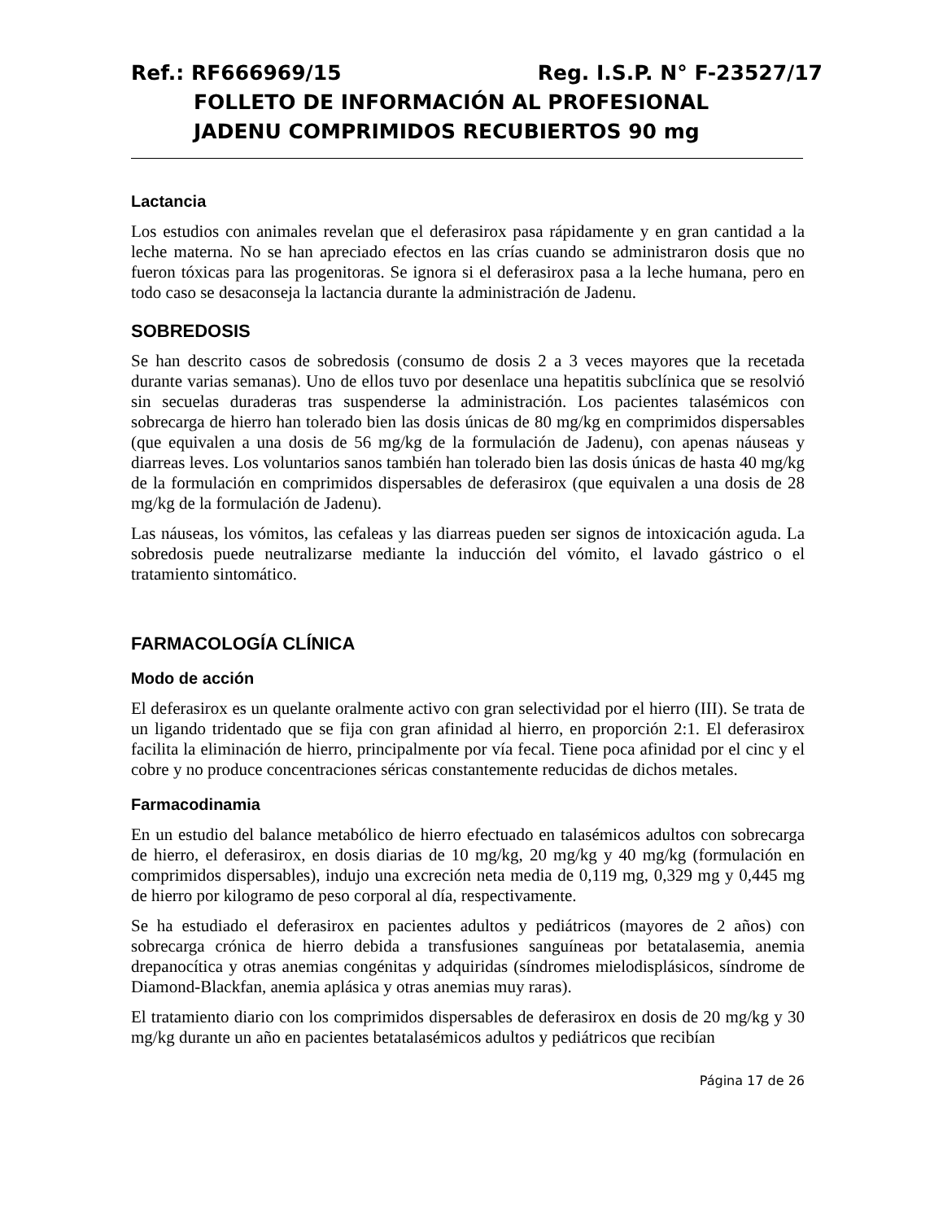Ref.: RF666969/15 Reg. I.S.P. N° F-23527/17
FOLLETO DE INFORMACIÓN AL PROFESIONAL
JADENU COMPRIMIDOS RECUBIERTOS 90 mg
Lactancia
Los estudios con animales revelan que el deferasirox pasa rápidamente y en gran cantidad a la leche materna. No se han apreciado efectos en las crías cuando se administraron dosis que no fueron tóxicas para las progenitoras. Se ignora si el deferasirox pasa a la leche humana, pero en todo caso se desaconseja la lactancia durante la administración de Jadenu.
SOBREDOSIS
Se han descrito casos de sobredosis (consumo de dosis 2 a 3 veces mayores que la recetada durante varias semanas). Uno de ellos tuvo por desenlace una hepatitis subclínica que se resolvió sin secuelas duraderas tras suspenderse la administración. Los pacientes talasémicos con sobrecarga de hierro han tolerado bien las dosis únicas de 80 mg/kg en comprimidos dispersables (que equivalen a una dosis de 56 mg/kg de la formulación de Jadenu), con apenas náuseas y diarreas leves. Los voluntarios sanos también han tolerado bien las dosis únicas de hasta 40 mg/kg de la formulación en comprimidos dispersables de deferasirox (que equivalen a una dosis de 28 mg/kg de la formulación de Jadenu).
Las náuseas, los vómitos, las cefaleas y las diarreas pueden ser signos de intoxicación aguda. La sobredosis puede neutralizarse mediante la inducción del vómito, el lavado gástrico o el tratamiento sintomático.
FARMACOLOGÍA CLÍNICA
Modo de acción
El deferasirox es un quelante oralmente activo con gran selectividad por el hierro (III). Se trata de un ligando tridentado que se fija con gran afinidad al hierro, en proporción 2:1. El deferasirox facilita la eliminación de hierro, principalmente por vía fecal. Tiene poca afinidad por el cinc y el cobre y no produce concentraciones séricas constantemente reducidas de dichos metales.
Farmacodinamia
En un estudio del balance metabólico de hierro efectuado en talasémicos adultos con sobrecarga de hierro, el deferasirox, en dosis diarias de 10 mg/kg, 20 mg/kg y 40 mg/kg (formulación en comprimidos dispersables), indujo una excreción neta media de 0,119 mg, 0,329 mg y 0,445 mg de hierro por kilogramo de peso corporal al día, respectivamente.
Se ha estudiado el deferasirox en pacientes adultos y pediátricos (mayores de 2 años) con sobrecarga crónica de hierro debida a transfusiones sanguíneas por betatalasemia, anemia drepanocítica y otras anemias congénitas y adquiridas (síndromes mielodisplásicos, síndrome de Diamond-Blackfan, anemia aplásica y otras anemias muy raras).
El tratamiento diario con los comprimidos dispersables de deferasirox en dosis de 20 mg/kg y 30 mg/kg durante un año en pacientes betatalasémicos adultos y pediátricos que recibían
Página 17 de 26